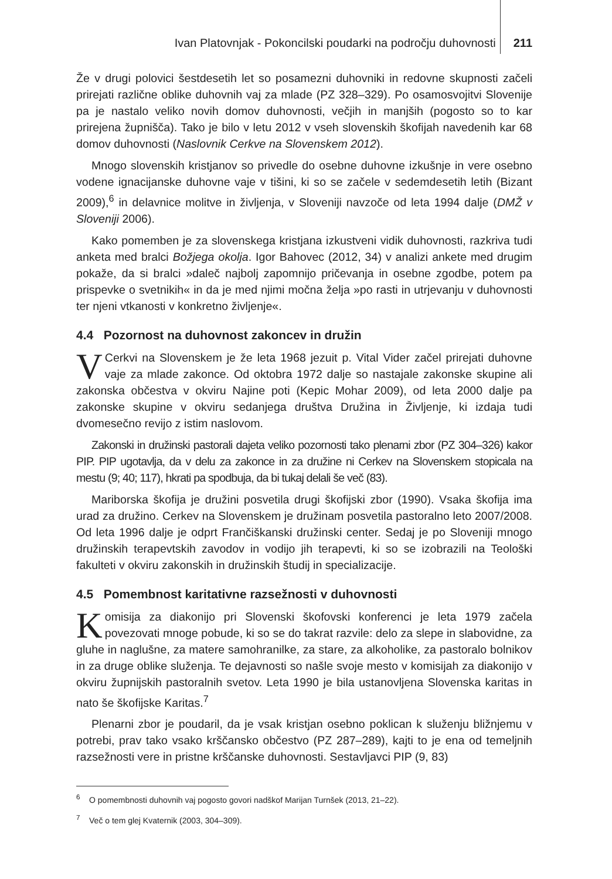Ivan Platovnjak - Pokoncilski poudarki na področju duhovnosti 211
Že v drugi polovici šestdesetih let so posamezni duhovniki in redovne skupnosti začeli prirejati različne oblike duhovnih vaj za mlade (PZ 328–329). Po osamosvojitvi Slovenije pa je nastalo veliko novih domov duhovnosti, večjih in manjših (pogosto so to kar prirejena župnišča). Tako je bilo v letu 2012 v vseh slovenskih škofijah navedenih kar 68 domov duhovnosti (Naslovnik Cerkve na Slovenskem 2012).
Mnogo slovenskih kristjanov so privedle do osebne duhovne izkušnje in vere osebno vodene ignacijanske duhovne vaje v tišini, ki so se začele v sedemdesetih letih (Bizant 2009),<sup>6</sup> in delavnice molitve in življenja, v Sloveniji navzoče od leta 1994 dalje (DMŽ v Sloveniji 2006).
Kako pomemben je za slovenskega kristjana izkustveni vidik duhovnosti, razkriva tudi anketa med bralci Božjega okolja. Igor Bahovec (2012, 34) v analizi ankete med drugim pokaže, da si bralci »daleč najbolj zapomnijo pričevanja in osebne zgodbe, potem pa prispevke o svetnikih« in da je med njimi močna želja »po rasti in utrjevanju v duhovnosti ter njeni vtkanosti v konkretno življenje«.
4.4 Pozornost na duhovnost zakoncev in družin
VCerkvi na Slovenskem je že leta 1968 jezuit p. Vital Vider začel prirejati duhovne vaje za mlade zakonce. Od oktobra 1972 dalje so nastajale zakonske skupine ali zakonska občestva v okviru Najine poti (Kepic Mohar 2009), od leta 2000 dalje pa zakonske skupine v okviru sedanjega društva Družina in Življenje, ki izdaja tudi dvomesečno revijo z istim naslovom.
Zakonski in družinski pastorali dajeta veliko pozornosti tako plenarni zbor (PZ 304–326) kakor PIP. PIP ugotavlja, da v delu za zakonce in za družine ni Cerkev na Slovenskem stopicala na mestu (9; 40; 117), hkrati pa spodbuja, da bi tukaj delali še več (83).
Mariborska škofija je družini posvetila drugi škofijski zbor (1990). Vsaka škofija ima urad za družino. Cerkev na Slovenskem je družinam posvetila pastoralno leto 2007/2008. Od leta 1996 dalje je odprt Frančiškanski družinski center. Sedaj je po Sloveniji mnogo družinskih terapevtskih zavodov in vodijo jih terapevti, ki so se izobrazili na Teološki fakulteti v okviru zakonskih in družinskih študij in specializacije.
4.5 Pomembnost karitativne razsežnosti v duhovnosti
Komisija za diakonijo pri Slovenski škofovski konferenci je leta 1979 začela povezovati mnoge pobude, ki so se do takrat razvile: delo za slepe in slabovidne, za gluhe in naglušne, za matere samohranilke, za stare, za alkoholike, za pastoralo bolnikov in za druge oblike služenja. Te dejavnosti so našle svoje mesto v komisijah za diakonijo v okviru župnijskih pastoralnih svetov. Leta 1990 je bila ustanovljena Slovenska karitas in nato še škofijske Karitas.<sup>7</sup>
Plenarni zbor je poudaril, da je vsak kristjan osebno poklican k služenju bližnjemu v potrebi, prav tako vsako krščansko občestvo (PZ 287–289), kajti to je ena od temeljnih razsežnosti vere in pristne krščanske duhovnosti. Sestavljavci PIP (9, 83)
<sup>6</sup> O pomembnosti duhovnih vaj pogosto govori nadškof Marijan Turnšek (2013, 21–22).
<sup>7</sup> Več o tem glej Kvaternik (2003, 304–309).